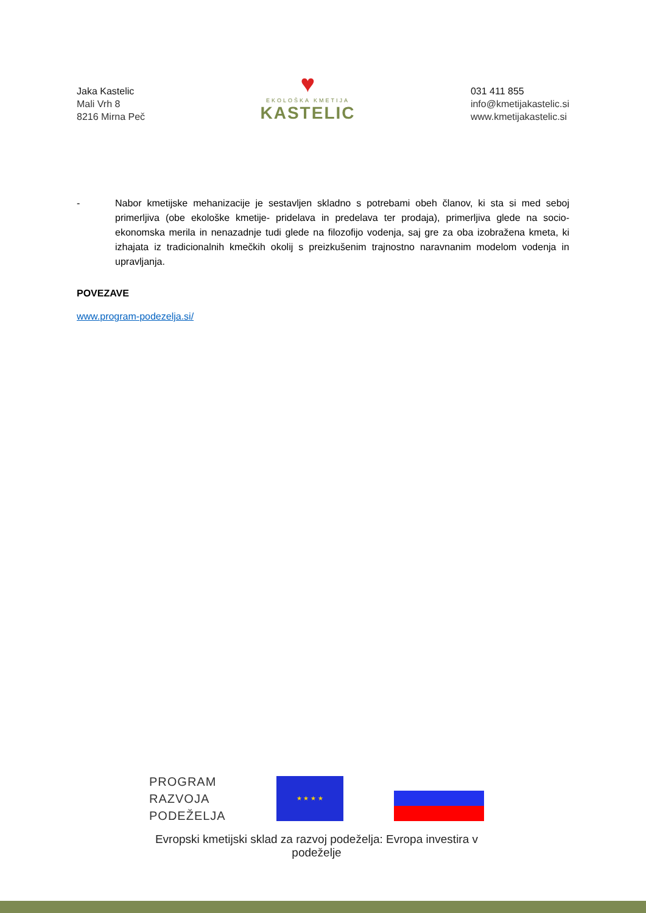Jaka Kastelic
Mali Vrh 8
8216 Mirna Peč
♥
EKOLOŠKA KMETIJA
KASTELIC
031 411 855
info@kmetijakastelic.si
www.kmetijakastelic.si
- Nabor kmetijske mehanizacije je sestavljen skladno s potrebami obeh članov, ki sta si med seboj primerljiva (obe ekološke kmetije- pridelava in predelava ter prodaja), primerljiva glede na socio-ekonomska merila in nenazadnje tudi glede na filozofijo vodenja, saj gre za oba izobražena kmeta, ki izhajata iz tradicionalnih kmečkih okolij s preizkušenim trajnostno naravnanim modelom vodenja in upravljanja.
POVEZAVE
www.program-podezelja.si/
PROGRAM
RAZVOJA
PODEŽELJA
★ ★ ★ ★
Evropski kmetijski sklad za razvoj podeželja: Evropa investira v podeželje